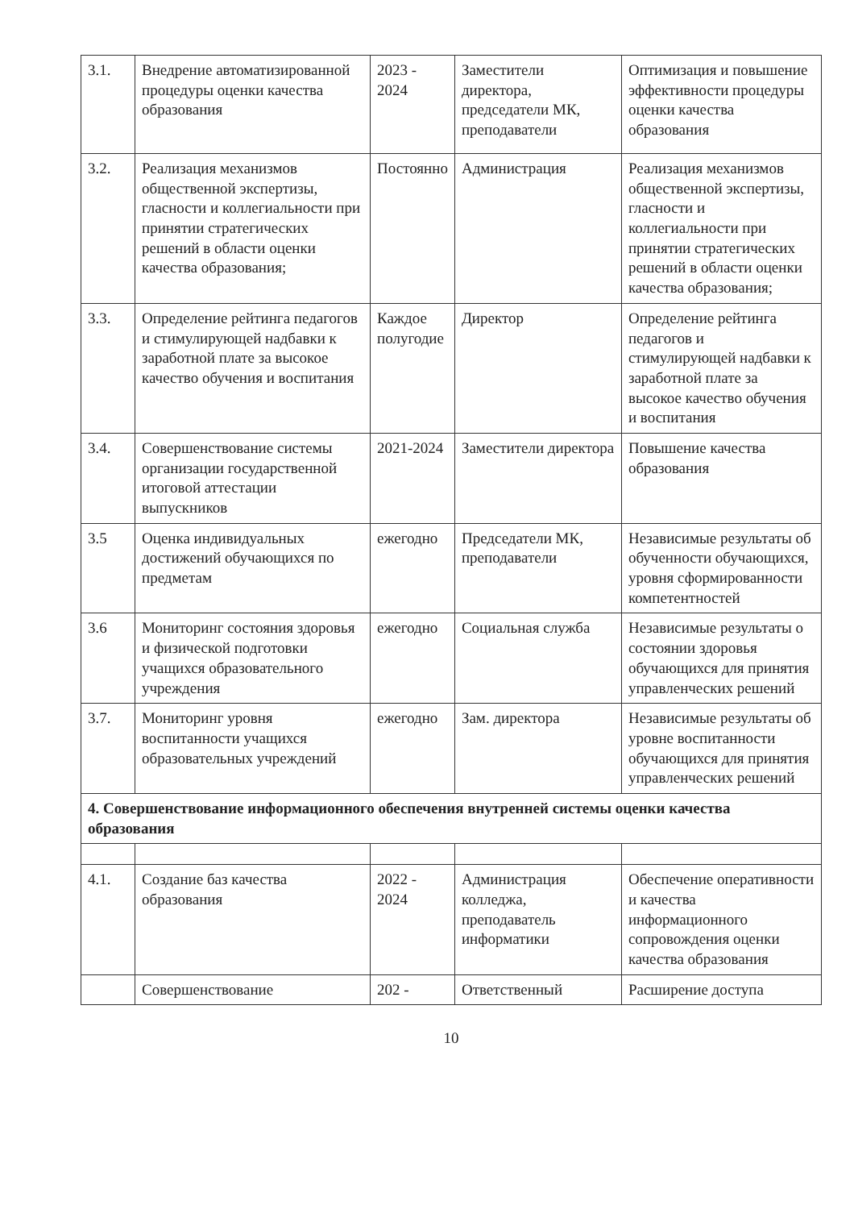| 3.1. | Внедрение автоматизированной процедуры оценки качества образования | 2023 - 2024 | Заместители директора, председатели МК, преподаватели | Оптимизация и повышение эффективности процедуры оценки качества образования |
| 3.2. | Реализация механизмов общественной экспертизы, гласности и коллегиальности при принятии стратегических решений в области оценки качества образования; | Постоянно | Администрация | Реализация механизмов общественной экспертизы, гласности и коллегиальности при принятии стратегических решений в области оценки качества образования; |
| 3.3. | Определение рейтинга педагогов и стимулирующей надбавки к заработной плате за высокое качество обучения и воспитания | Каждое полугодие | Директор | Определение рейтинга педагогов и стимулирующей надбавки к заработной плате за высокое качество обучения и воспитания |
| 3.4. | Совершенствование системы организации государственной итоговой аттестации выпускников | 2021-2024 | Заместители директора | Повышение качества образования |
| 3.5 | Оценка индивидуальных достижений обучающихся по предметам | ежегодно | Председатели МК, преподаватели | Независимые результаты об обученности обучающихся, уровня сформированности компетентностей |
| 3.6 | Мониторинг состояния здоровья и физической подготовки учащихся образовательного учреждения | ежегодно | Социальная служба | Независимые результаты о состоянии здоровья обучающихся для принятия управленческих решений |
| 3.7. | Мониторинг уровня воспитанности учащихся образовательных учреждений | ежегодно | Зам. директора | Независимые результаты об уровне воспитанности обучающихся для принятия управленческих решений |
| 4. Совершенствование информационного обеспечения внутренней системы оценки качества образования | | | | |
| 4.1. | Создание баз качества образования | 2022 - 2024 | Администрация колледжа, преподаватель информатики | Обеспечение оперативности и качества информационного сопровождения оценки качества образования |
| | Совершенствование | 202 - | Ответственный | Расширение доступа |
10